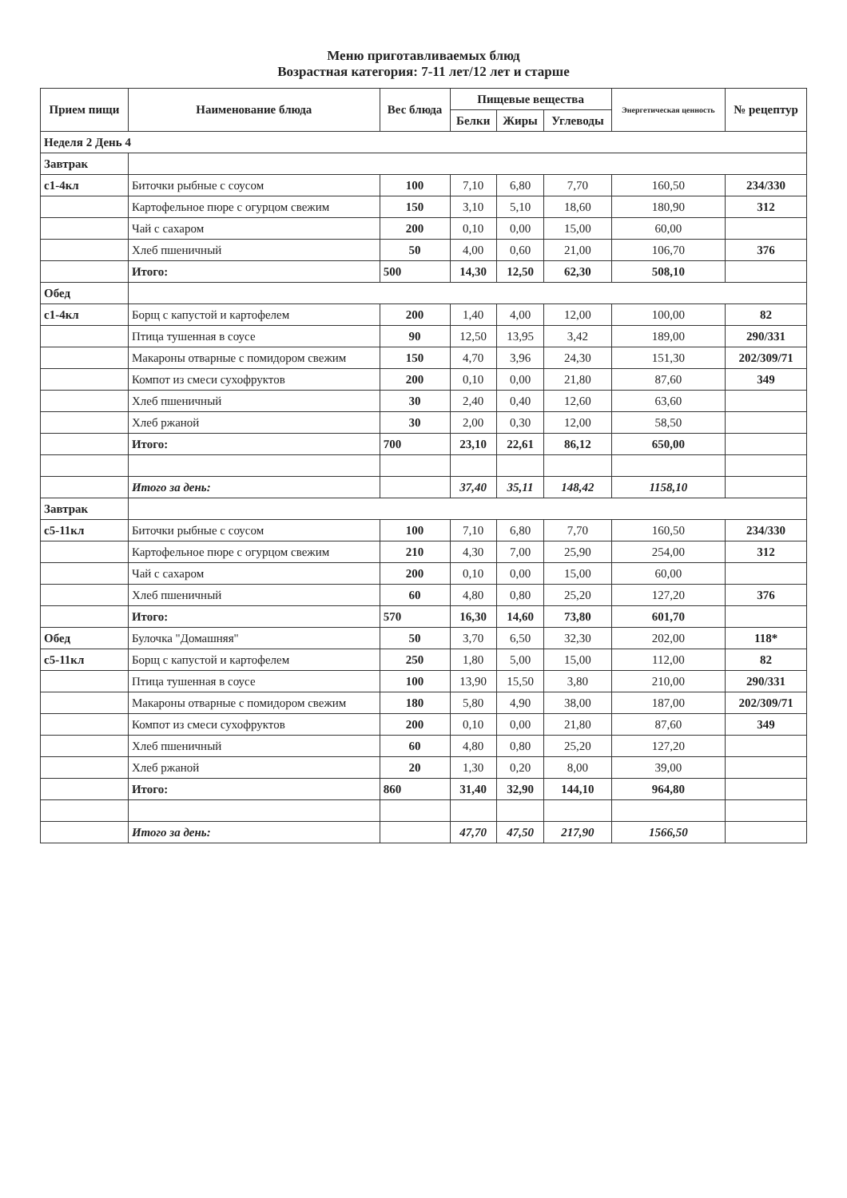Меню приготавливаемых блюд
Возрастная категория: 7-11 лет/12 лет и старше
| Прием пищи | Наименование блюда | Вес блюда | Пищевые вещества | | | Энергетическая ценность | № рецептур |
| --- | --- | --- | --- | --- | --- | --- | --- |
| | | | Белки | Жиры | Углеводы | | |
| Неделя 2 День 4 | | | | | | | |
| Завтрак | | | | | | | |
| с1-4кл | Биточки рыбные с соусом | 100 | 7,10 | 6,80 | 7,70 | 160,50 | 234/330 |
| | Картофельное пюре с огурцом свежим | 150 | 3,10 | 5,10 | 18,60 | 180,90 | 312 |
| | Чай с сахаром | 200 | 0,10 | 0,00 | 15,00 | 60,00 | |
| | Хлеб пшеничный | 50 | 4,00 | 0,60 | 21,00 | 106,70 | 376 |
| | Итого: | 500 | 14,30 | 12,50 | 62,30 | 508,10 | |
| Обед | | | | | | | |
| с1-4кл | Борщ с капустой и картофелем | 200 | 1,40 | 4,00 | 12,00 | 100,00 | 82 |
| | Птица тушенная в соусе | 90 | 12,50 | 13,95 | 3,42 | 189,00 | 290/331 |
| | Макароны отварные с помидором свежим | 150 | 4,70 | 3,96 | 24,30 | 151,30 | 202/309/71 |
| | Компот из смеси сухофруктов | 200 | 0,10 | 0,00 | 21,80 | 87,60 | 349 |
| | Хлеб пшеничный | 30 | 2,40 | 0,40 | 12,60 | 63,60 | |
| | Хлеб ржаной | 30 | 2,00 | 0,30 | 12,00 | 58,50 | |
| | Итого: | 700 | 23,10 | 22,61 | 86,12 | 650,00 | |
| | Итого за день: | | 37,40 | 35,11 | 148,42 | 1158,10 | |
| Завтрак | | | | | | | |
| с5-11кл | Биточки рыбные с соусом | 100 | 7,10 | 6,80 | 7,70 | 160,50 | 234/330 |
| | Картофельное пюре с огурцом свежим | 210 | 4,30 | 7,00 | 25,90 | 254,00 | 312 |
| | Чай с сахаром | 200 | 0,10 | 0,00 | 15,00 | 60,00 | |
| | Хлеб пшеничный | 60 | 4,80 | 0,80 | 25,20 | 127,20 | 376 |
| | Итого: | 570 | 16,30 | 14,60 | 73,80 | 601,70 | |
| Обед | Булочка "Домашняя" | 50 | 3,70 | 6,50 | 32,30 | 202,00 | 118* |
| с5-11кл | Борщ с капустой и картофелем | 250 | 1,80 | 5,00 | 15,00 | 112,00 | 82 |
| | Птица тушенная в соусе | 100 | 13,90 | 15,50 | 3,80 | 210,00 | 290/331 |
| | Макароны отварные с помидором свежим | 180 | 5,80 | 4,90 | 38,00 | 187,00 | 202/309/71 |
| | Компот из смеси сухофруктов | 200 | 0,10 | 0,00 | 21,80 | 87,60 | 349 |
| | Хлеб пшеничный | 60 | 4,80 | 0,80 | 25,20 | 127,20 | |
| | Хлеб ржаной | 20 | 1,30 | 0,20 | 8,00 | 39,00 | |
| | Итого: | 860 | 31,40 | 32,90 | 144,10 | 964,80 | |
| | Итого за день: | | 47,70 | 47,50 | 217,90 | 1566,50 | |